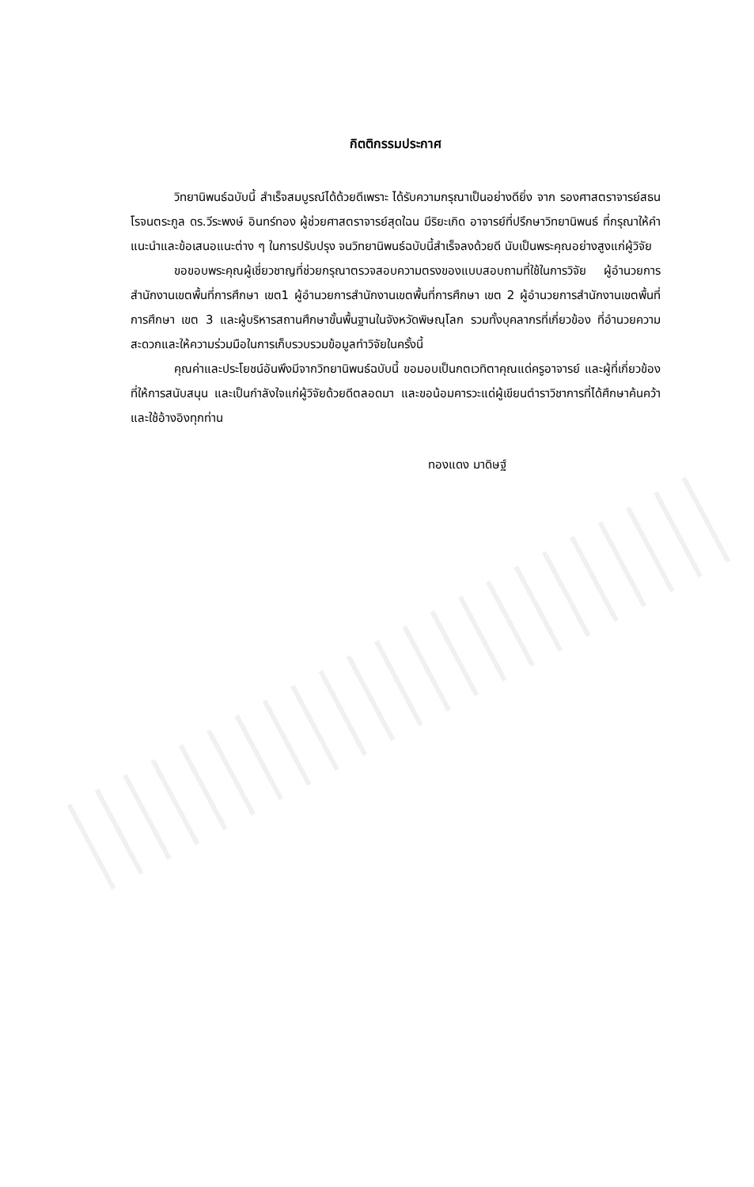กิตติกรรมประกาศ
วิทยานิพนธ์ฉบับนี้ สำเร็จสมบูรณ์ได้ด้วยดีเพราะ ได้รับความกรุณาเป็นอย่างดียิ่ง จาก รองศาสตราจารย์สธน โรจนตระกูล ดร.วีระพงษ์ อินทร์ทอง ผู้ช่วยศาสตราจารย์สุดใฉน มีริยะเกิด อาจารย์ที่ปรึกษาวิทยานิพนธ์ ที่กรุณาให้คำแนะนำและข้อเสนอแนะต่าง ๆ ในการปรับปรุง จนวิทยานิพนธ์ฉบับนี้สำเร็จลงด้วยดี นับเป็นพระคุณอย่างสูงแก่ผู้วิจัย
ขอขอบพระคุณผู้เชี่ยวชาญที่ช่วยกรุณาตรวจสอบความตรงของแบบสอบถามที่ใช้ในการวิจัย ผู้อำนวยการสำนักงานเขตพื้นที่การศึกษา เขต1 ผู้อำนวยการสำนักงานเขตพื้นที่การศึกษา เขต 2 ผู้อำนวยการสำนักงานเขตพื้นที่การศึกษา เขต 3 และผู้บริหารสถานศึกษาขั้นพื้นฐานในจังหวัดพิษณุโลก รวมทั้งบุคลากรที่เกี่ยวข้อง ที่อำนวยความสะดวกและให้ความร่วมมือในการเก็บรวบรวมข้อมูลทำวิจัยในครั้งนี้
คุณค่าและประโยชน์อันพึงมีจากวิทยานิพนธ์ฉบับนี้ ขอมอบเป็นกตเวทิตาคุณแด่ครูอาจารย์ และผู้ที่เกี่ยวข้อง ที่ให้การสนับสนุน และเป็นกำลังใจแก่ผู้วิจัยด้วยดีตลอดมา และขอน้อมคารวะแด่ผู้เขียนตำราวิชาการที่ได้ศึกษาค้นคว้า และใช้อ้างอิงทุกท่าน
ทองแดง มาดิษฐ์